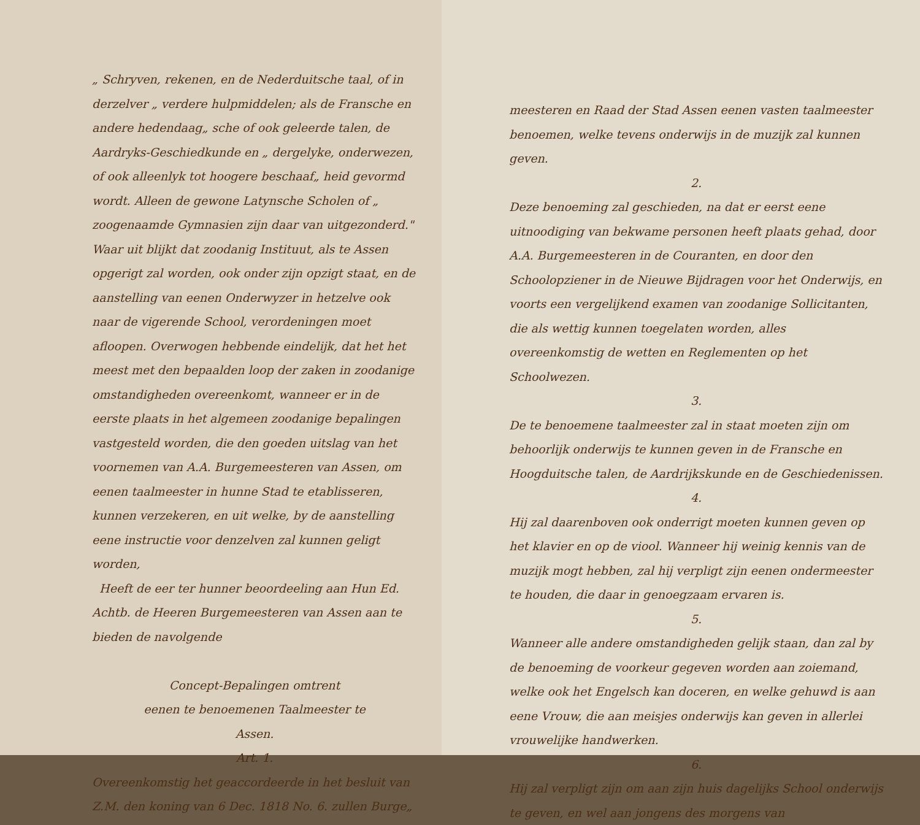„ Schryven, rekenen, en de Nederduitsche taal, of in derzelver „ verdere hulpmiddelen; als de Fransche en andere hedendaag„ sche of ook geleerde talen, de Aardryks-Geschiedkunde en „ dergelyke, onderwezen, of ook alleenlyk tot hoogere beschaaf„ heid gevormd wordt. Alleen de gewone Latynsche Scholen of „ zoogenaamde Gymnasien zijn daar van uitgezonderd." Waar uit blijkt dat zoodanig Instituut, als te Assen opgerigt zal worden, ook onder zijn opzigt staat, en de aanstelling van eenen Onderwyzer in hetzelve ook naar de vigerende School, verordeningen moet afloopen. Overwogen hebbende eindelijk, dat het het meest met den bepaalden loop der zaken in zoodanige omstandigheden overeenkomt, wanneer er in de eerste plaats in het algemeen zoodanige bepalingen vastgesteld worden, die den goeden uitslag van het voornemen van A.A. Burgemeesteren van Assen, om eenen taalmeester in hunne Stad te etablisseren, kunnen verzekeren, en uit welke, by de aanstelling eene instructie voor denzelven zal kunnen geligt worden,
Heeft de eer ter hunner beoordeeling aan Hun Ed. Achtb. de Heeren Burgemeesteren van Assen aan te bieden de navolgende
Concept-Bepalingen omtrent
eenen te benoemenen Taalmeester te
Assen.
Art. 1.
Overeenkomstig het geaccordeerde in het besluit van Z.M. den koning van 6 Dec. 1818 No. 6. zullen Burge„
meesteren en Raad der Stad Assen eenen vasten taalmeester benoemen, welke tevens onderwijs in de muzijk zal kunnen geven.
2.
Deze benoeming zal geschieden, na dat er eerst eene uitnoodiging van bekwame personen heeft plaats gehad, door A.A. Burgemeesteren in de Couranten, en door den Schoolopziener in de Nieuwe Bijdragen voor het Onderwijs, en voorts een vergelijkend examen van zoodanige Sollicitanten, die als wettig kunnen toegelaten worden, alles overeenkomstig de wetten en Reglementen op het Schoolwezen.
3.
De te benoemene taalmeester zal in staat moeten zijn om behoorlijk onderwijs te kunnen geven in de Fransche en Hoogduitsche talen, de Aardrijkskunde en de Geschiedenissen.
4.
Hij zal daarenboven ook onderrigt moeten kunnen geven op het klavier en op de viool. Wanneer hij weinig kennis van de muzijk mogt hebben, zal hij verpligt zijn eenen ondermeester te houden, die daar in genoegzaam ervaren is.
5.
Wanneer alle andere omstandigheden gelijk staan, dan zal by de benoeming de voorkeur gegeven worden aan zoiemand, welke ook het Engelsch kan doceren, en welke gehuwd is aan eene Vrouw, die aan meisjes onderwijs kan geven in allerlei vrouwelijke handwerken.
6.
Hij zal verpligt zijn om aan zijn huis dagelijks School onderwijs te geven, en wel aan jongens des morgens van